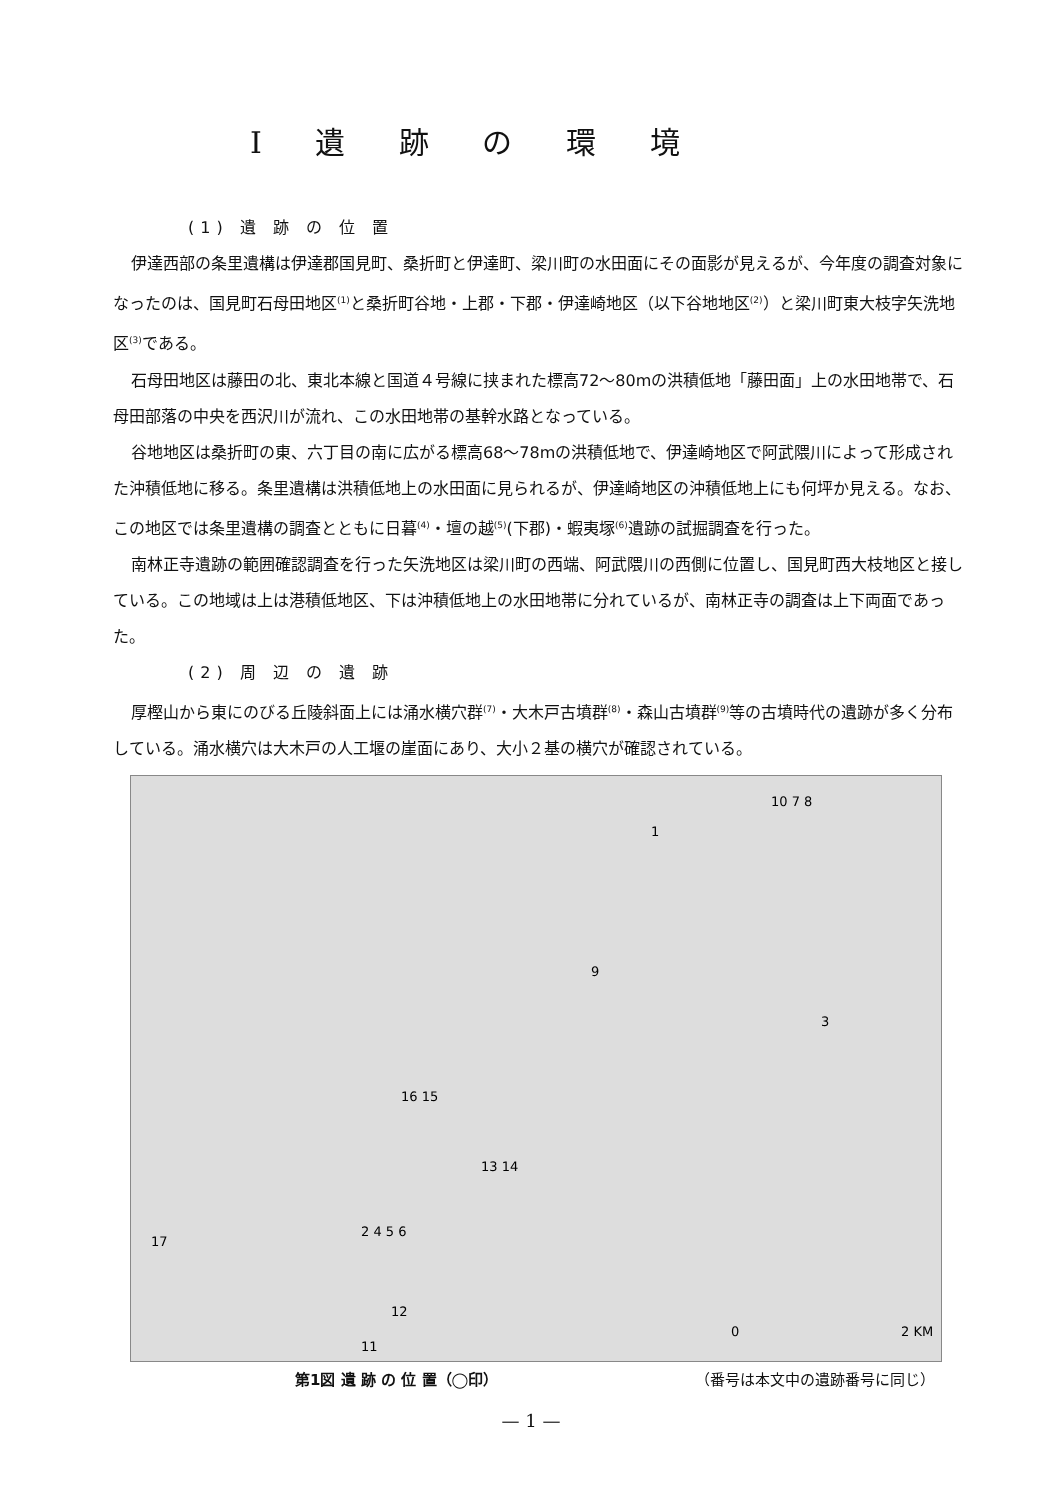I 遺 跡 の 環 境
(1) 遺 跡 の 位 置
伊達西部の条里遺構は伊達郡国見町、桑折町と伊達町、梁川町の水田面にその面影が見えるが、今年度の調査対象になったのは、国見町石母田地区<sup>(1)</sup>と桑折町谷地・上郡・下郡・伊達崎地区（以下谷地地区<sup>(2)</sup>）と梁川町東大枝字矢洗地区<sup>(3)</sup>である。
石母田地区は藤田の北、東北本線と国道４号線に挟まれた標高72〜80mの洪積低地「藤田面」上の水田地帯で、石母田部落の中央を西沢川が流れ、この水田地帯の基幹水路となっている。
谷地地区は桑折町の東、六丁目の南に広がる標高68〜78mの洪積低地で、伊達崎地区で阿武隈川によって形成された沖積低地に移る。条里遺構は洪積低地上の水田面に見られるが、伊達崎地区の沖積低地上にも何坪か見える。なお、この地区では条里遺構の調査とともに日暮<sup>(4)</sup>・壇の越<sup>(5)</sup>(下郡)・蝦夷塚<sup>(6)</sup>遺跡の試掘調査を行った。
南林正寺遺跡の範囲確認調査を行った矢洗地区は梁川町の西端、阿武隈川の西側に位置し、国見町西大枝地区と接している。この地域は上は港積低地区、下は沖積低地上の水田地帯に分れているが、南林正寺の調査は上下両面であった。
(2) 周 辺 の 遺 跡
厚樫山から東にのびる丘陵斜面上には涌水横穴群<sup>(7)</sup>・大木戸古墳群<sup>(8)</sup>・森山古墳群<sup>(9)</sup>等の古墳時代の遺跡が多く分布している。涌水横穴は大木戸の人工堰の崖面にあり、大小２基の横穴が確認されている。
1
10 7 8
9
3
16 15
13 14
2 4 5 6
17
12
11
0
2 KM
第1図 遺 跡 の 位 置（◯印） （番号は本文中の遺跡番号に同じ）
— 1 —